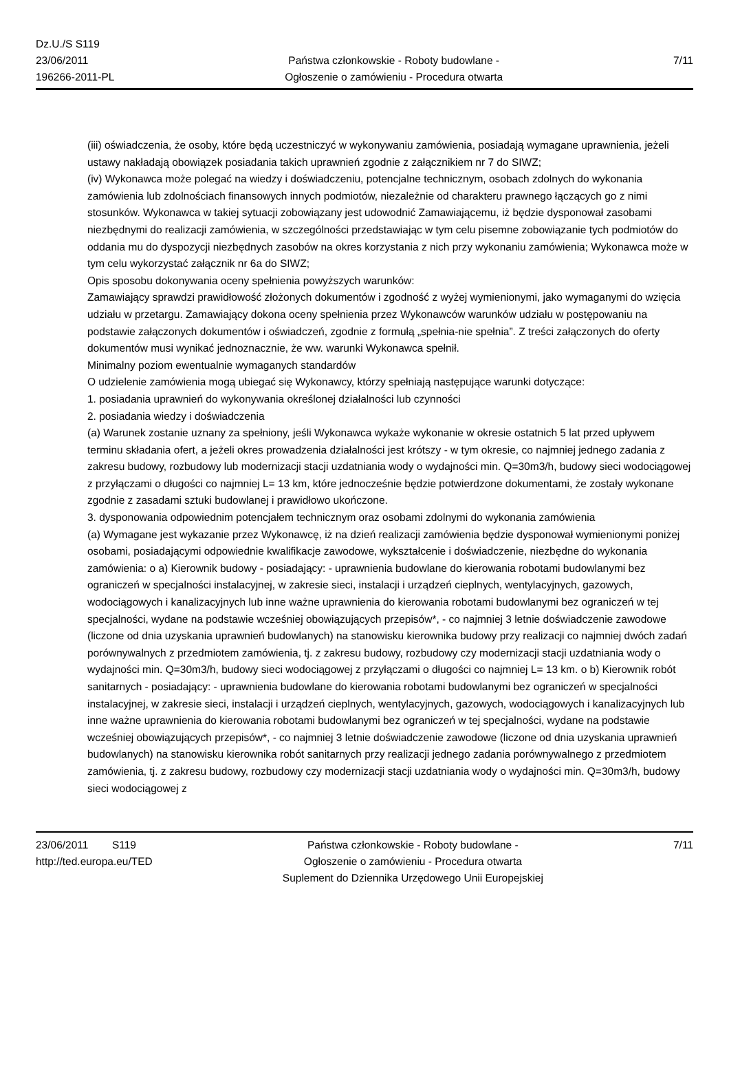Dz.U./S S119
23/06/2011
196266-2011-PL
Państwa członkowskie - Roboty budowlane -
Ogłoszenie o zamówieniu - Procedura otwarta
7/11
(iii) oświadczenia, że osoby, które będą uczestniczyć w wykonywaniu zamówienia, posiadają wymagane uprawnienia, jeżeli ustawy nakładają obowiązek posiadania takich uprawnień zgodnie z załącznikiem nr 7 do SIWZ;
(iv) Wykonawca może polegać na wiedzy i doświadczeniu, potencjalne technicznym, osobach zdolnych do wykonania zamówienia lub zdolnościach finansowych innych podmiotów, niezależnie od charakteru prawnego łączących go z nimi stosunków. Wykonawca w takiej sytuacji zobowiązany jest udowodnić Zamawiającemu, iż będzie dysponował zasobami niezbędnymi do realizacji zamówienia, w szczególności przedstawiając w tym celu pisemne zobowiązanie tych podmiotów do oddania mu do dyspozycji niezbędnych zasobów na okres korzystania z nich przy wykonaniu zamówienia; Wykonawca może w tym celu wykorzystać załącznik nr 6a do SIWZ;
Opis sposobu dokonywania oceny spełnienia powyższych warunków:
Zamawiający sprawdzi prawidłowość złożonych dokumentów i zgodność z wyżej wymienionymi, jako wymaganymi do wzięcia udziału w przetargu. Zamawiający dokona oceny spełnienia przez Wykonawców warunków udziału w postępowaniu na podstawie załączonych dokumentów i oświadczeń, zgodnie z formułą „spełnia-nie spełnia”. Z treści załączonych do oferty dokumentów musi wynikać jednoznacznie, że ww. warunki Wykonawca spełnił.
Minimalny poziom ewentualnie wymaganych standardów
O udzielenie zamówienia mogą ubiegać się Wykonawcy, którzy spełniają następujące warunki dotyczące:
1. posiadania uprawnień do wykonywania określonej działalności lub czynności
2. posiadania wiedzy i doświadczenia
(a) Warunek zostanie uznany za spełniony, jeśli Wykonawca wykaże wykonanie w okresie ostatnich 5 lat przed upływem terminu składania ofert, a jeżeli okres prowadzenia działalności jest krótszy - w tym okresie, co najmniej jednego zadania z zakresu budowy, rozbudowy lub modernizacji stacji uzdatniania wody o wydajności min. Q=30m3/h, budowy sieci wodociągowej z przyłączami o długości co najmniej L= 13 km, które jednocześnie będzie potwierdzone dokumentami, że zostały wykonane zgodnie z zasadami sztuki budowlanej i prawidłowo ukończone.
3. dysponowania odpowiednim potencjałem technicznym oraz osobami zdolnymi do wykonania zamówienia
(a) Wymagane jest wykazanie przez Wykonawcę, iż na dzień realizacji zamówienia będzie dysponował wymienionymi poniżej osobami, posiadającymi odpowiednie kwalifikacje zawodowe, wykształcenie i doświadczenie, niezbędne do wykonania zamówienia: o a) Kierownik budowy - posiadający: - uprawnienia budowlane do kierowania robotami budowlanymi bez ograniczeń w specjalności instalacyjnej, w zakresie sieci, instalacji i urządzeń cieplnych, wentylacyjnych, gazowych, wodociągowych i kanalizacyjnych lub inne ważne uprawnienia do kierowania robotami budowlanymi bez ograniczeń w tej specjalności, wydane na podstawie wcześniej obowiązujących przepisów*, - co najmniej 3 letnie doświadczenie zawodowe (liczone od dnia uzyskania uprawnień budowlanych) na stanowisku kierownika budowy przy realizacji co najmniej dwóch zadań porównywalnych z przedmiotem zamówienia, tj. z zakresu budowy, rozbudowy czy modernizacji stacji uzdatniania wody o wydajności min. Q=30m3/h, budowy sieci wodociągowej z przyłączami o długości co najmniej L= 13 km. o b) Kierownik robót sanitarnych - posiadający: - uprawnienia budowlane do kierowania robotami budowlanymi bez ograniczeń w specjalności instalacyjnej, w zakresie sieci, instalacji i urządzeń cieplnych, wentylacyjnych, gazowych, wodociągowych i kanalizacyjnych lub inne ważne uprawnienia do kierowania robotami budowlanymi bez ograniczeń w tej specjalności, wydane na podstawie wcześniej obowiązujących przepisów*, - co najmniej 3 letnie doświadczenie zawodowe (liczone od dnia uzyskania uprawnień budowlanych) na stanowisku kierownika robót sanitarnych przy realizacji jednego zadania porównywalnego z przedmiotem zamówienia, tj. z zakresu budowy, rozbudowy czy modernizacji stacji uzdatniania wody o wydajności min. Q=30m3/h, budowy sieci wodociągowej z
23/06/2011 S119
http://ted.europa.eu/TED
Państwa członkowskie - Roboty budowlane -
Ogłoszenie o zamówieniu - Procedura otwarta
Suplement do Dziennika Urzędowego Unii Europejskiej
7/11